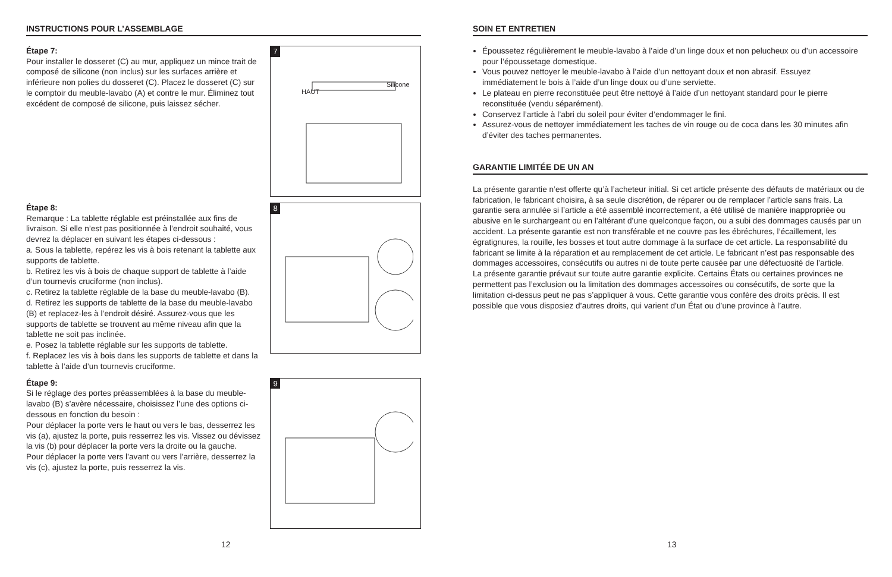INSTRUCTIONS POUR L’ASSEMBLAGE
Étape 7:
Pour installer le dosseret (C) au mur, appliquez un mince trait de composé de silicone (non inclus) sur les surfaces arrière et inférieure non polies du dosseret (C). Placez le dosseret (C) sur le comptoir du meuble-lavabo (A) et contre le mur. Éliminez tout excédent de composé de silicone, puis laissez sécher.
7
HAUT
Silicone
Étape 8:
Remarque : La tablette réglable est préinstallée aux fins de livraison. Si elle n’est pas positionnée à l’endroit souhaité, vous devrez la déplacer en suivant les étapes ci-dessous :
a. Sous la tablette, repérez les vis à bois retenant la tablette aux supports de tablette.
b. Retirez les vis à bois de chaque support de tablette à l’aide d’un tournevis cruciforme (non inclus).
c. Retirez la tablette réglable de la base du meuble-lavabo (B).
d. Retirez les supports de tablette de la base du meuble-lavabo (B) et replacez-les à l’endroit désiré. Assurez-vous que les supports de tablette se trouvent au même niveau afin que la tablette ne soit pas inclinée.
e. Posez la tablette réglable sur les supports de tablette.
f. Replacez les vis à bois dans les supports de tablette et dans la tablette à l’aide d’un tournevis cruciforme.
8
Étape 9:
Si le réglage des portes préassemblées à la base du meuble-lavabo (B) s’avère nécessaire, choisissez l’une des options ci-dessous en fonction du besoin :
Pour déplacer la porte vers le haut ou vers le bas, desserrez les vis (a), ajustez la porte, puis resserrez les vis. Vissez ou dévissez la vis (b) pour déplacer la porte vers la droite ou la gauche.
Pour déplacer la porte vers l’avant ou vers l’arrière, desserrez la vis (c), ajustez la porte, puis resserrez la vis.
9
12
SOIN ET ENTRETIEN
Époussetez régulièrement le meuble-lavabo à l’aide d’un linge doux et non pelucheux ou d’un accessoire pour l’époussetage domestique.
Vous pouvez nettoyer le meuble-lavabo à l’aide d’un nettoyant doux et non abrasif. Essuyez immédiatement le bois à l’aide d’un linge doux ou d’une serviette.
Le plateau en pierre reconstituée peut être nettoyé à l’aide d’un nettoyant standard pour le pierre reconstituée (vendu séparément).
Conservez l’article à l’abri du soleil pour éviter d’endommager le fini.
Assurez-vous de nettoyer immédiatement les taches de vin rouge ou de coca dans les 30 minutes afin d’éviter des taches permanentes.
GARANTIE LIMITÉE DE UN AN
La présente garantie n’est offerte qu’à l’acheteur initial. Si cet article présente des défauts de matériaux ou de fabrication, le fabricant choisira, à sa seule discrétion, de réparer ou de remplacer l’article sans frais. La garantie sera annulée si l’article a été assemblé incorrectement, a été utilisé de manière inappropriée ou abusive en le surchargeant ou en l’altérant d’une quelconque façon, ou a subi des dommages causés par un accident. La présente garantie est non transférable et ne couvre pas les ébréchures, l’écaillement, les égratignures, la rouille, les bosses et tout autre dommage à la surface de cet article. La responsabilité du fabricant se limite à la réparation et au remplacement de cet article. Le fabricant n’est pas responsable des dommages accessoires, consécutifs ou autres ni de toute perte causée par une défectuosité de l’article.
La présente garantie prévaut sur toute autre garantie explicite. Certains États ou certaines provinces ne permettent pas l’exclusion ou la limitation des dommages accessoires ou consécutifs, de sorte que la limitation ci-dessus peut ne pas s’appliquer à vous. Cette garantie vous confère des droits précis. Il est possible que vous disposiez d’autres droits, qui varient d’un État ou d’une province à l’autre.
13